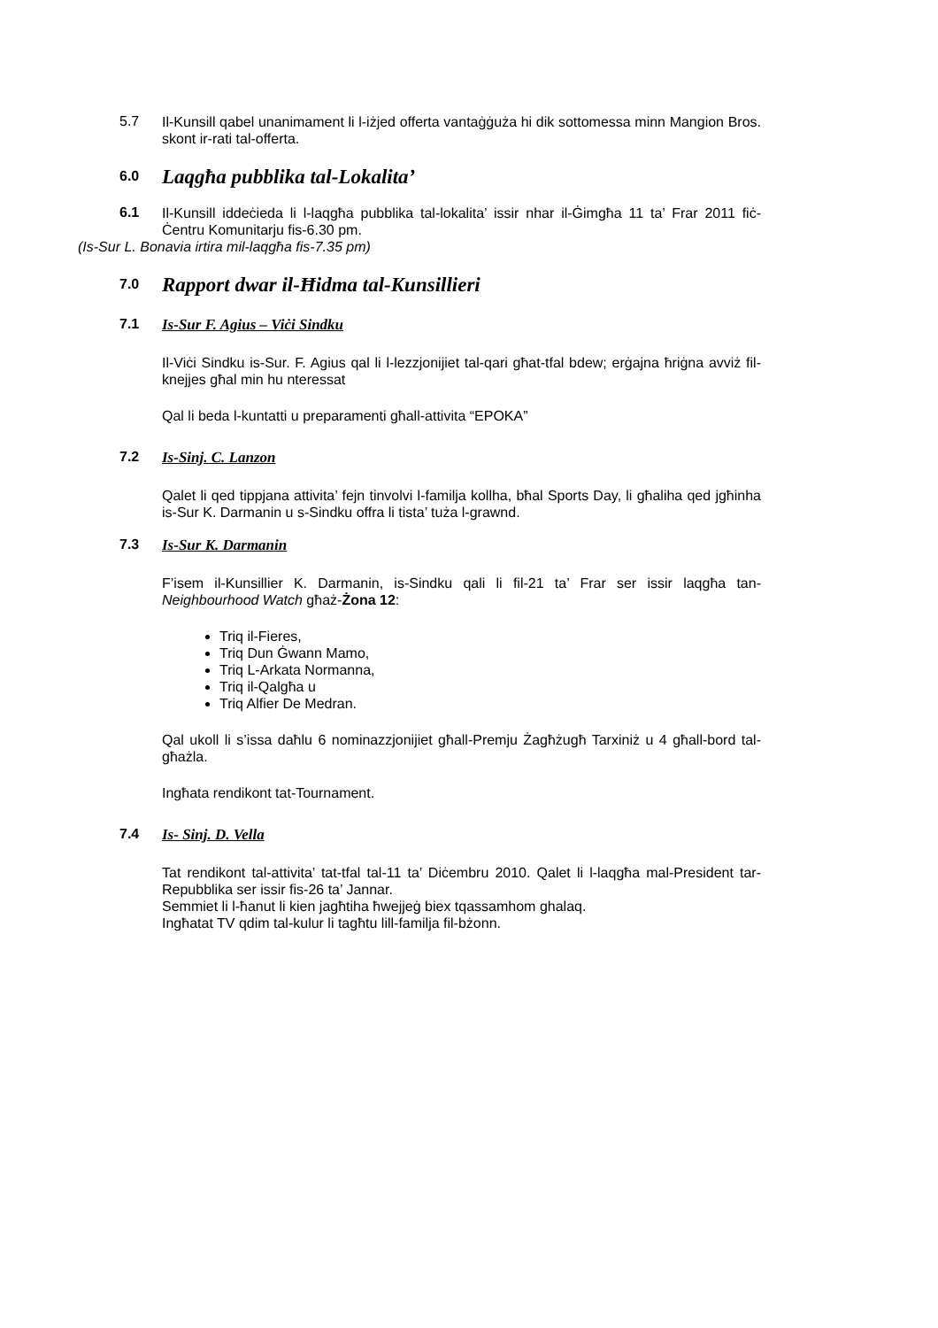5.7
Il-Kunsill qabel unanimament li l-iżjed offerta vantaġġuża hi dik sottomessa minn Mangion Bros. skont ir-rati tal-offerta.
6.0
Laqgħa pubblika tal-Lokalita’
6.1
Il-Kunsill iddeċieda li l-laqgħa pubblika tal-lokalita’ issir nhar il-Ġimgħa 11 ta’ Frar 2011 fiċ-Ċentru Komunitarju fis-6.30 pm.
(Is-Sur L. Bonavia irtira mil-laqgħa fis-7.35 pm)
7.0
Rapport dwar il-Ħidma tal-Kunsillieri
7.1
Is-Sur F. Agius – Viċi Sindku
Il-Viċi Sindku is-Sur. F. Agius qal li l-lezzjonijiet tal-qari għat-tfal bdew; erġajna ħriġna avviż fil-knejjes għal min hu nteressat
Qal li beda l-kuntatti u preparamenti għall-attivita “EPOKA”
7.2
Is-Sinj. C. Lanzon
Qalet li qed tippjana attivita’ fejn tinvolvi l-familja kollha, bħal Sports Day, li għaliha qed jgħinha is-Sur K. Darmanin u s-Sindku offra li tista’ tuża l-grawnd.
7.3
Is-Sur K. Darmanin
F’isem il-Kunsillier K. Darmanin, is-Sindku qali li fil-21 ta’ Frar ser issir laqgħa tan-Neighbourhood Watch għaż-Żona 12:
Triq il-Fieres,
Triq Dun Ġwann Mamo,
Triq L-Arkata Normanna,
Triq il-Qalgħa u
Triq Alfier De Medran.
Qal ukoll li s’issa daħlu 6 nominazzjonijiet għall-Premju Żagħżugħ Tarxiniż u 4 għall-bord tal-għażla.
Ingħata rendikont tat-Tournament.
7.4
Is- Sinj. D. Vella
Tat rendikont tal-attivita’ tat-tfal tal-11 ta’ Diċembru 2010. Qalet li l-laqgħa mal-President tar-Repubblika ser issir fis-26 ta’ Jannar.
Semmiet li l-ħanut li kien jagħtiha ħwejjeġ biex tqassamhom ghalaq.
Ingħatat TV qdim tal-kulur li tagħtu lill-familja fil-bżonn.